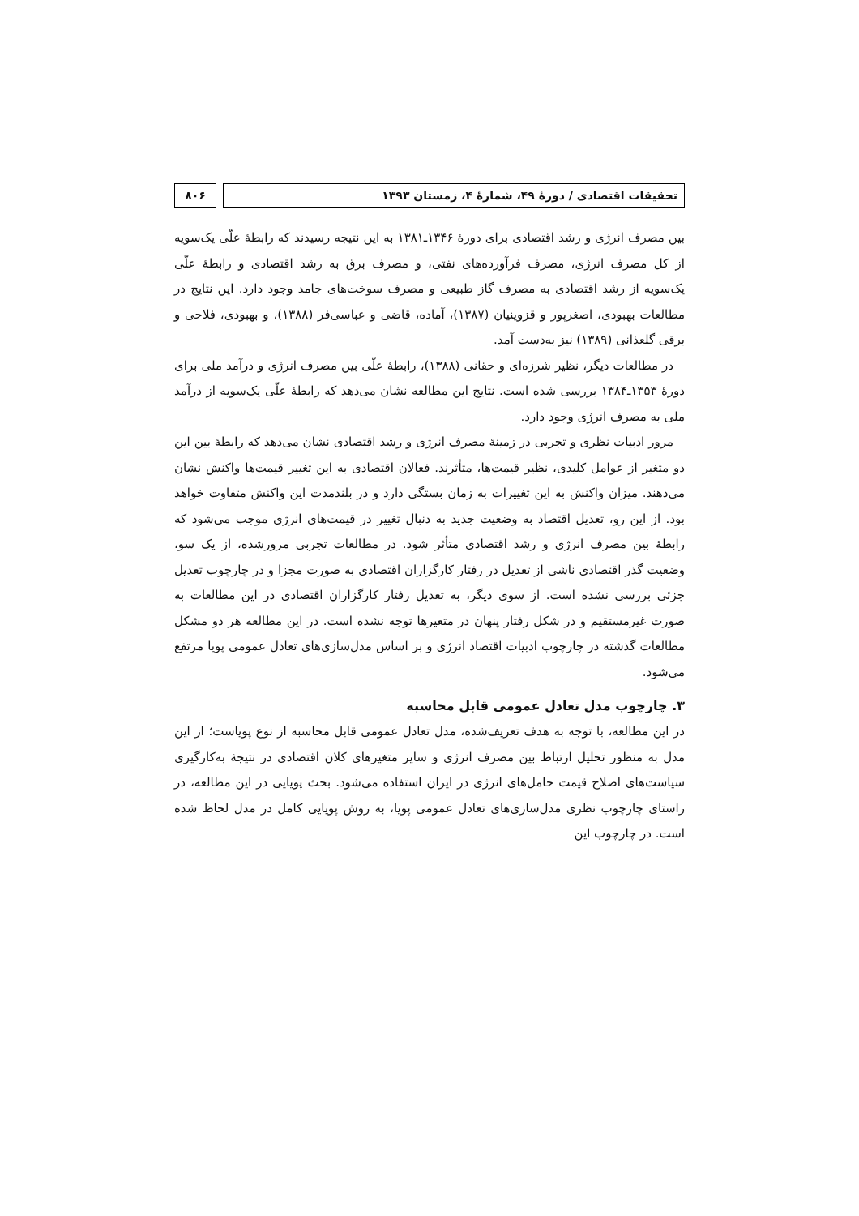تحقیقات اقتصادی / دورهٔ ۴۹، شمارهٔ ۴، زمستان ۱۳۹۳
۸۰۶
بین مصرف انرژی و رشد اقتصادی برای دورهٔ ۱۳۴۶ـ۱۳۸۱ به این نتیجه رسیدند که رابطهٔ علّی یک‌سویه از کل مصرف انرژی، مصرف فرآورده‌های نفتی، و مصرف برق به رشد اقتصادی و رابطهٔ علّی یک‌سویه از رشد اقتصادی به مصرف گاز طبیعی و مصرف سوخت‌های جامد وجود دارد. این نتایج در مطالعات بهبودی، اصغرپور و قزوینیان (۱۳۸۷)، آماده، قاضی و عباسی‌فر (۱۳۸۸)، و بهبودی، فلاحی و برقی گلعذانی (۱۳۸۹) نیز به‌دست آمد.
در مطالعات دیگر، نظیر شرزه‌ای و حقانی (۱۳۸۸)، رابطهٔ علّی بین مصرف انرژی و درآمد ملی برای دورهٔ ۱۳۵۳ـ۱۳۸۴ بررسی شده است. نتایج این مطالعه نشان می‌دهد که رابطهٔ علّی یک‌سویه از درآمد ملی به مصرف انرژی وجود دارد.
مرور ادبیات نظری و تجربی در زمینهٔ مصرف انرژی و رشد اقتصادی نشان می‌دهد که رابطهٔ بین این دو متغیر از عوامل کلیدی، نظیر قیمت‌ها، متأثرند. فعالان اقتصادی به این تغییر قیمت‌ها واکنش نشان می‌دهند. میزان واکنش به این تغییرات به زمان بستگی دارد و در بلندمدت این واکنش متفاوت خواهد بود. از این رو، تعدیل اقتصاد به وضعیت جدید به دنبال تغییر در قیمت‌های انرژی موجب می‌شود که رابطهٔ بین مصرف انرژی و رشد اقتصادی متأثر شود. در مطالعات تجربی مرورشده، از یک سو، وضعیت گذر اقتصادی ناشی از تعدیل در رفتار کارگزاران اقتصادی به صورت مجزا و در چارچوب تعدیل جزئی بررسی نشده است. از سوی دیگر، به تعدیل رفتار کارگزاران اقتصادی در این مطالعات به صورت غیرمستقیم و در شکل رفتار پنهان در متغیرها توجه نشده است. در این مطالعه هر دو مشکل مطالعات گذشته در چارچوب ادبیات اقتصاد انرژی و بر اساس مدل‌سازی‌های تعادل عمومی پویا مرتفع می‌شود.
۳. چارچوب مدل تعادل عمومی قابل محاسبه
در این مطالعه، با توجه به هدف تعریف‌شده، مدل تعادل عمومی قابل محاسبه از نوع پویاست؛ از این مدل به منظور تحلیل ارتباط بین مصرف انرژی و سایر متغیرهای کلان اقتصادی در نتیجهٔ به‌کارگیری سیاست‌های اصلاح قیمت حامل‌های انرژی در ایران استفاده می‌شود. بحث پویایی در این مطالعه، در راستای چارچوب نظری مدل‌سازی‌های تعادل عمومی پویا، به روش پویایی کامل در مدل لحاظ شده است. در چارچوب این